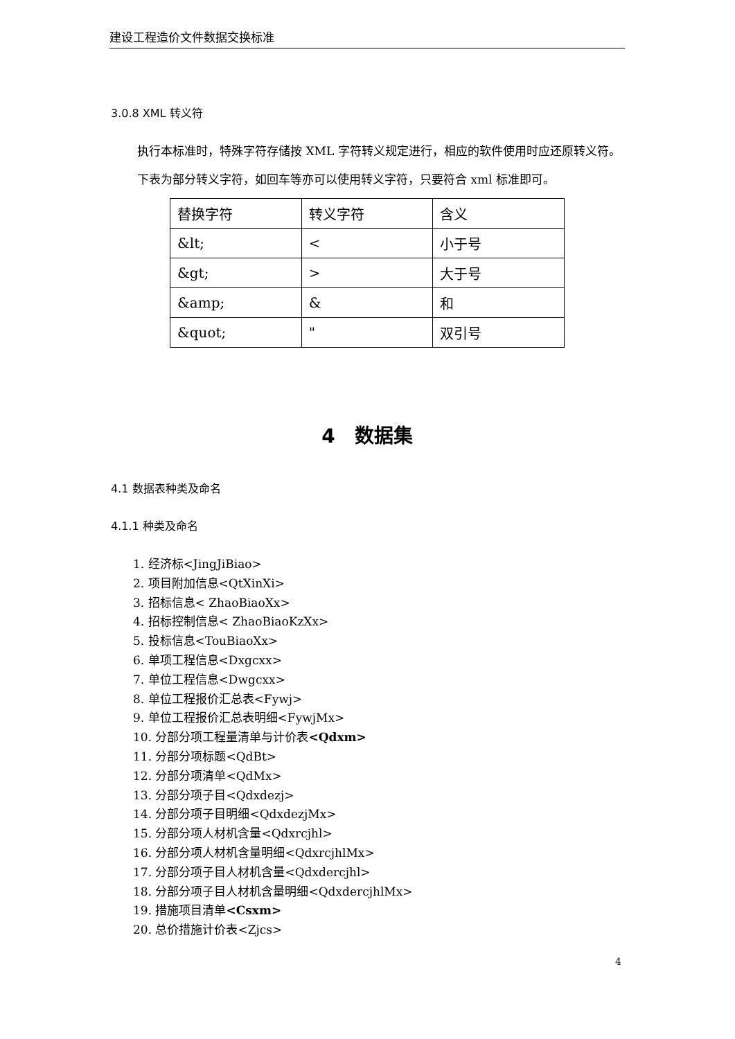建设工程造价文件数据交换标准
3.0.8 XML 转义符
执行本标准时，特殊字符存储按 XML 字符转义规定进行，相应的软件使用时应还原转义符。
下表为部分转义字符，如回车等亦可以使用转义字符，只要符合 xml 标准即可。
| 替换字符 | 转义字符 | 含义 |
| &lt; | < | 小于号 |
| &gt; | > | 大于号 |
| &amp; | & | 和 |
| &quot; | " | 双引号 |
4　数据集
4.1 数据表种类及命名
4.1.1 种类及命名
1. 经济标<JingJiBiao>
2. 项目附加信息<QtXinXi>
3. 招标信息< ZhaoBiaoXx>
4. 招标控制信息< ZhaoBiaoKzXx>
5. 投标信息<TouBiaoXx>
6. 单项工程信息<Dxgcxx>
7. 单位工程信息<Dwgcxx>
8. 单位工程报价汇总表<Fywj>
9. 单位工程报价汇总表明细<FywjMx>
10. 分部分项工程量清单与计价表<Qdxm>
11. 分部分项标题<QdBt>
12. 分部分项清单<QdMx>
13. 分部分项子目<Qdxdezj>
14. 分部分项子目明细<QdxdezjMx>
15. 分部分项人材机含量<Qdxrcjhl>
16. 分部分项人材机含量明细<QdxrcjhlMx>
17. 分部分项子目人材机含量<Qdxdercjhl>
18. 分部分项子目人材机含量明细<QdxdercjhlMx>
19. 措施项目清单<Csxm>
20. 总价措施计价表<Zjcs>
4